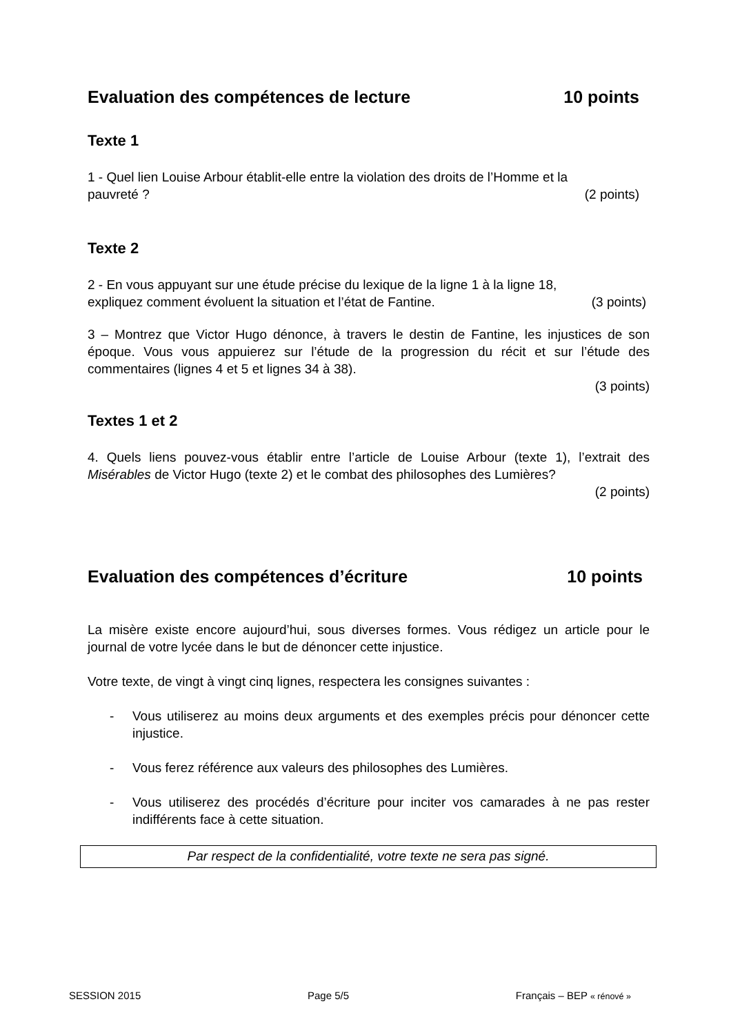Evaluation des compétences de lecture 10 points
Texte 1
1 - Quel lien Louise Arbour établit-elle entre la violation des droits de l’Homme et la
pauvreté ? (2 points)
Texte 2
2 - En vous appuyant sur une étude précise du lexique de la ligne 1 à la ligne 18,
expliquez comment évoluent la situation et l’état de Fantine. (3 points)
3 – Montrez que Victor Hugo dénonce, à travers le destin de Fantine, les injustices de son époque. Vous vous appuierez sur l’étude de la progression du récit et sur l’étude des commentaires (lignes 4 et 5 et lignes 34 à 38).
(3 points)
Textes 1 et 2
4. Quels liens pouvez-vous établir entre l’article de Louise Arbour (texte 1), l’extrait des Misérables de Victor Hugo (texte 2) et le combat des philosophes des Lumières?
(2 points)
Evaluation des compétences d’écriture 10 points
La misère existe encore aujourd’hui, sous diverses formes. Vous rédigez un article pour le journal de votre lycée dans le but de dénoncer cette injustice.
Votre texte, de vingt à vingt cinq lignes, respectera les consignes suivantes :
- Vous utiliserez au moins deux arguments et des exemples précis pour dénoncer cette injustice.
- Vous ferez référence aux valeurs des philosophes des Lumières.
- Vous utiliserez des procédés d’écriture pour inciter vos camarades à ne pas rester indifférents face à cette situation.
Par respect de la confidentialité, votre texte ne sera pas signé.
SESSION 2015 Page 5/5 Français – BEP « rénové »